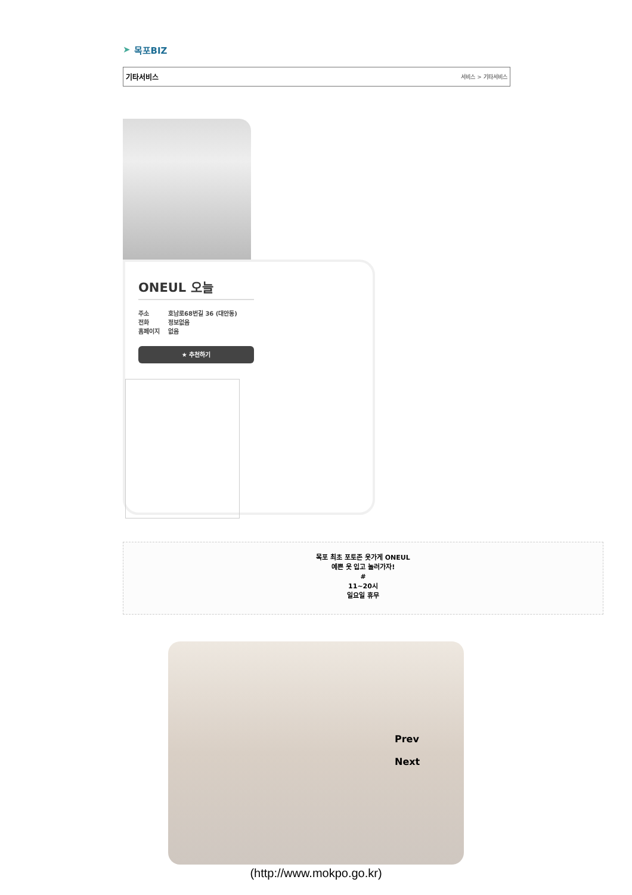➤ 목포BIZ
기타서비스 서비스 > 기타서비스
ONEUL 오늘
주소
전화
홈페이지
호남로68번길 36 (대안동)
정보없음
없음
★ 추천하기
목포 최초 포토존 옷가게 ONEUL
예쁜 옷 입고 놀러가자!
#
11~20시
일요일 휴무
Prev
Next
(http://www.mokpo.go.kr)